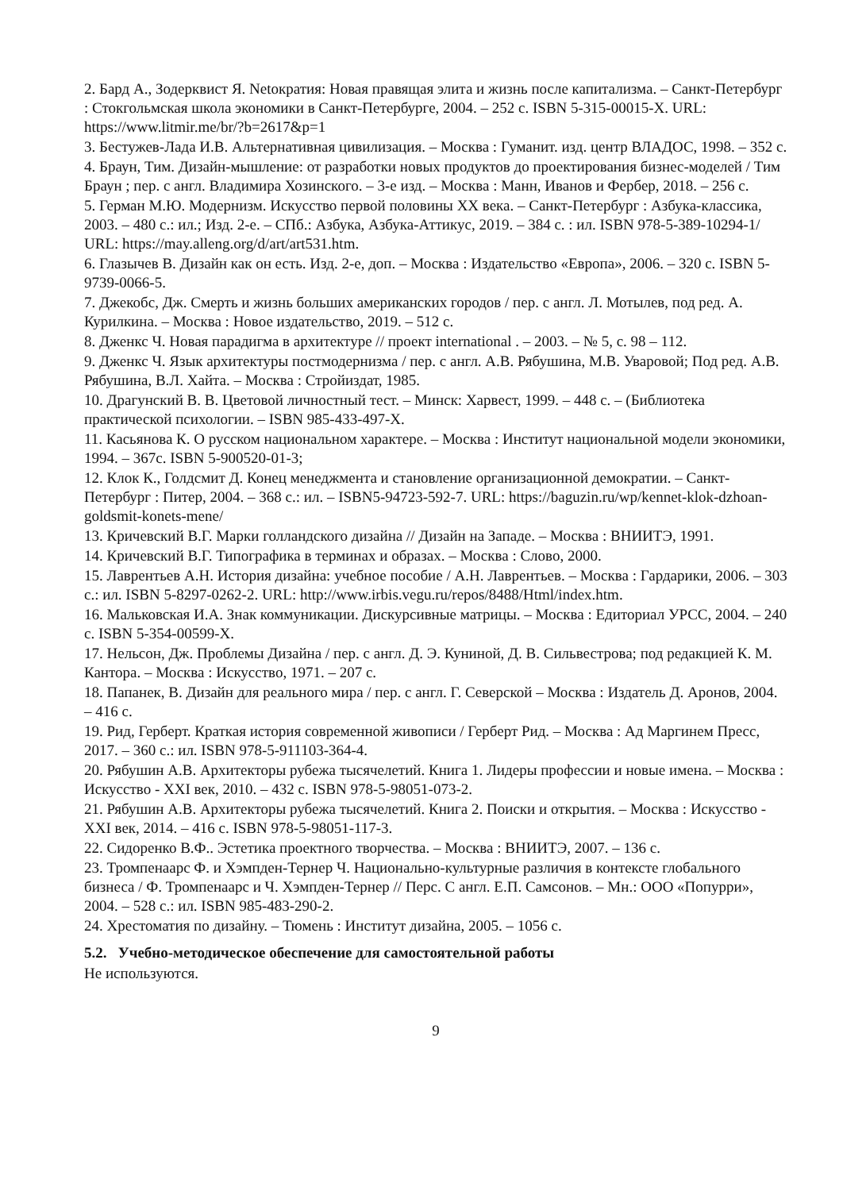2. Бард А., Зодерквист Я. Netoкратия: Новая правящая элита и жизнь после капитализма. – Санкт-Петербург : Стокгольмская школа экономики в Санкт-Петербурге, 2004. – 252 с. ISBN 5-315-00015-X. URL: https://www.litmir.me/br/?b=2617&p=1
3. Бестужев-Лада И.В. Альтернативная цивилизация. – Москва : Гуманит. изд. центр ВЛАДОС, 1998. – 352 с.
4. Браун, Тим. Дизайн-мышление: от разработки новых продуктов до проектирования бизнес-моделей / Тим Браун ; пер. с англ. Владимира Хозинского. – 3-е изд. – Москва : Манн, Иванов и Фербер, 2018. – 256 с.
5. Герман М.Ю. Модернизм. Искусство первой половины XX века. – Санкт-Петербург : Азбука-классика, 2003. – 480 с.: ил.; Изд. 2-е. – СПб.: Азбука, Азбука-Аттикус, 2019. – 384 с. : ил. ISBN 978-5-389-10294-1/ URL: https://may.alleng.org/d/art/art531.htm.
6. Глазычев В. Дизайн как он есть. Изд. 2-е, доп. – Москва : Издательство «Европа», 2006. – 320 с. ISBN 5-9739-0066-5.
7. Джекобс, Дж. Смерть и жизнь больших американских городов / пер. с англ. Л. Мотылев, под ред. А. Курилкина. – Москва : Новое издательство, 2019. – 512 с.
8. Дженкс Ч. Новая парадигма в архитектуре // проект international . – 2003. – № 5, с. 98 – 112.
9. Дженкс Ч. Язык архитектуры постмодернизма / пер. с англ. А.В. Рябушина, М.В. Уваровой; Под ред. А.В. Рябушина, В.Л. Хайта. – Москва : Стройиздат, 1985.
10. Драгунский В. В. Цветовой личностный тест. – Минск: Харвест, 1999. – 448 с. – (Библиотека практической психологии. – ISBN 985-433-497-X.
11. Касьянова К. О русском национальном характере. – Москва : Институт национальной модели экономики, 1994. – 367с. ISBN 5-900520-01-3;
12. Клок К., Голдсмит Д. Конец менеджмента и становление организационной демократии. – Санкт-Петербург : Питер, 2004. – 368 с.: ил. – ISBN5-94723-592-7. URL: https://baguzin.ru/wp/kennet-klok-dzhoan-goldsmit-konets-mene/
13. Кричевский В.Г. Марки голландского дизайна // Дизайн на Западе. – Москва : ВНИИТЭ, 1991.
14. Кричевский В.Г. Типографика в терминах и образах. – Москва : Слово, 2000.
15. Лаврентьев А.Н. История дизайна: учебное пособие / А.Н. Лаврентьев. – Москва : Гардарики, 2006. – 303 с.: ил. ISBN 5-8297-0262-2. URL: http://www.irbis.vegu.ru/repos/8488/Html/index.htm.
16. Мальковская И.А. Знак коммуникации. Дискурсивные матрицы. – Москва : Едиториал УРСС, 2004. – 240 с. ISBN 5-354-00599-X.
17. Нельсон, Дж. Проблемы Дизайна / пер. с англ. Д. Э. Куниной, Д. В. Сильвестрова; под редакцией К. М. Кантора. – Москва : Искусство, 1971. – 207 с.
18. Папанек, В. Дизайн для реального мира / пер. с англ. Г. Северской – Москва : Издатель Д. Аронов, 2004. – 416 с.
19. Рид, Герберт. Краткая история современной живописи / Герберт Рид. – Москва : Ад Маргинем Пресс, 2017. – 360 с.: ил. ISBN 978-5-911103-364-4.
20. Рябушин А.В. Архитекторы рубежа тысячелетий. Книга 1. Лидеры профессии и новые имена. – Москва : Искусство - XXI век, 2010. – 432 с. ISBN 978-5-98051-073-2.
21. Рябушин А.В. Архитекторы рубежа тысячелетий. Книга 2. Поиски и открытия. – Москва : Искусство - XXI век, 2014. – 416 с. ISBN 978-5-98051-117-3.
22. Сидоренко В.Ф.. Эстетика проектного творчества. – Москва : ВНИИТЭ, 2007. – 136 с.
23. Тромпенаарс Ф. и Хэмпден-Тернер Ч. Национально-культурные различия в контексте глобального бизнеса / Ф. Тромпенаарс и Ч. Хэмпден-Тернер // Перс. С англ. Е.П. Самсонов. – Мн.: ООО «Попурри», 2004. – 528 с.: ил. ISBN 985-483-290-2.
24. Хрестоматия по дизайну. – Тюмень : Институт дизайна, 2005. – 1056 с.
5.2. Учебно-методическое обеспечение для самостоятельной работы
Не используются.
9